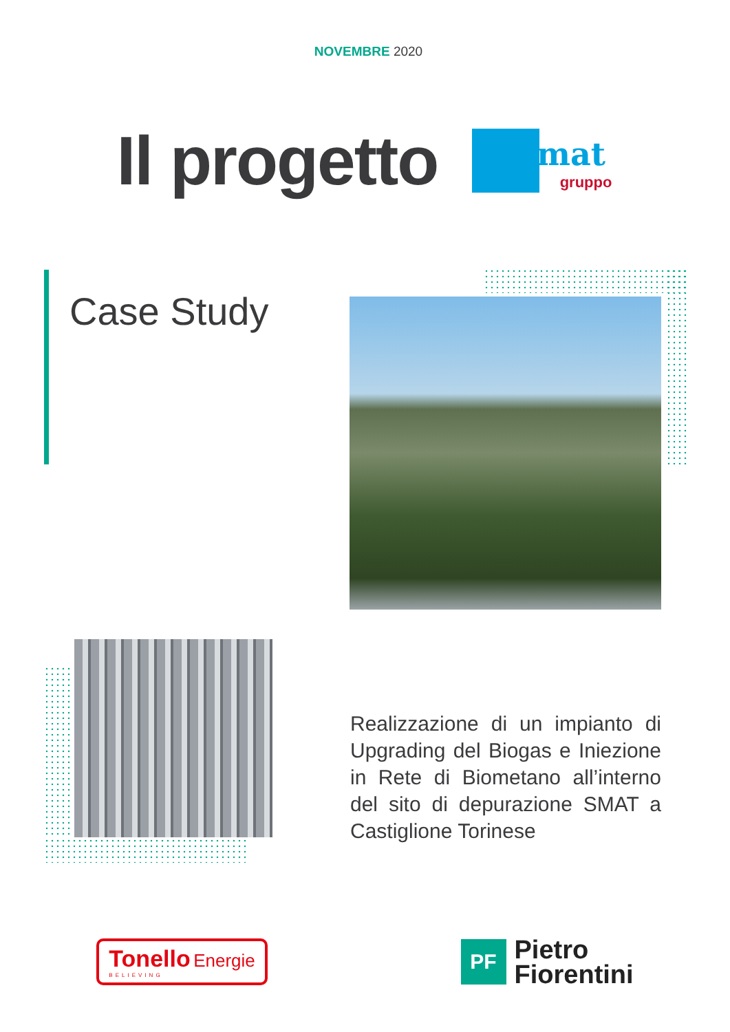NOVEMBRE 2020
Il progetto
smat
gruppo
Case Study
Realizzazione di un impianto di Upgrading del Biogas e Iniezione in Rete di Biometano all’interno del sito di depurazione SMAT a Castiglione Torinese
Tonello Energie
BELIEVING
PF
Pietro
Fiorentini